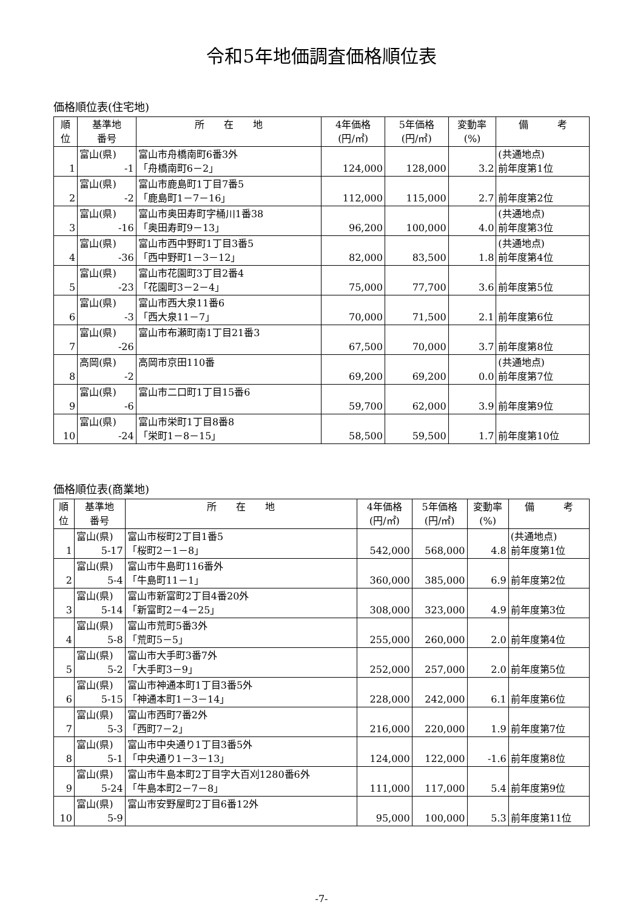令和5年地価調査価格順位表
価格順位表(住宅地)
| 順 位 | 基準地 番号 | 所 在 地 | 4年価格 (円/㎡) | 5年価格 (円/㎡) | 変動率 (%) | 備 考 |
| --- | --- | --- | --- | --- | --- | --- |
| 1 | 富山(県) -1 | 富山市舟橋南町6番3外 「舟橋南町6－2」 | 124,000 | 128,000 | 3.2 | (共通地点) 前年度第1位 |
| 2 | 富山(県) -2 | 富山市鹿島町1丁目7番5 「鹿島町1－7－16」 | 112,000 | 115,000 | 2.7 | 前年度第2位 |
| 3 | 富山(県) -16 | 富山市奥田寿町字桶川1番38 「奥田寿町9－13」 | 96,200 | 100,000 | 4.0 | (共通地点) 前年度第3位 |
| 4 | 富山(県) -36 | 富山市西中野町1丁目3番5 「西中野町1－3－12」 | 82,000 | 83,500 | 1.8 | (共通地点) 前年度第4位 |
| 5 | 富山(県) -23 | 富山市花園町3丁目2番4 「花園町3－2－4」 | 75,000 | 77,700 | 3.6 | 前年度第5位 |
| 6 | 富山(県) -3 | 富山市西大泉11番6 「西大泉11－7」 | 70,000 | 71,500 | 2.1 | 前年度第6位 |
| 7 | 富山(県) -26 | 富山市布瀬町南1丁目21番3 | 67,500 | 70,000 | 3.7 | 前年度第8位 |
| 8 | 高岡(県) -2 | 高岡市京田110番 | 69,200 | 69,200 | 0.0 | (共通地点) 前年度第7位 |
| 9 | 富山(県) -6 | 富山市二口町1丁目15番6 | 59,700 | 62,000 | 3.9 | 前年度第9位 |
| 10 | 富山(県) -24 | 富山市栄町1丁目8番8 「栄町1－8－15」 | 58,500 | 59,500 | 1.7 | 前年度第10位 |
価格順位表(商業地)
| 順 位 | 基準地 番号 | 所 在 地 | 4年価格 (円/㎡) | 5年価格 (円/㎡) | 変動率 (%) | 備 考 |
| --- | --- | --- | --- | --- | --- | --- |
| 1 | 富山(県) 5-17 | 富山市桜町2丁目1番5 「桜町2－1－8」 | 542,000 | 568,000 | 4.8 | (共通地点) 前年度第1位 |
| 2 | 富山(県) 5-4 | 富山市牛島町116番外 「牛島町11－1」 | 360,000 | 385,000 | 6.9 | 前年度第2位 |
| 3 | 富山(県) 5-14 | 富山市新富町2丁目4番20外 「新富町2－4－25」 | 308,000 | 323,000 | 4.9 | 前年度第3位 |
| 4 | 富山(県) 5-8 | 富山市荒町5番3外 「荒町5－5」 | 255,000 | 260,000 | 2.0 | 前年度第4位 |
| 5 | 富山(県) 5-2 | 富山市大手町3番7外 「大手町3－9」 | 252,000 | 257,000 | 2.0 | 前年度第5位 |
| 6 | 富山(県) 5-15 | 富山市神通本町1丁目3番5外 「神通本町1－3－14」 | 228,000 | 242,000 | 6.1 | 前年度第6位 |
| 7 | 富山(県) 5-3 | 富山市西町7番2外 「西町7－2」 | 216,000 | 220,000 | 1.9 | 前年度第7位 |
| 8 | 富山(県) 5-1 | 富山市中央通り1丁目3番5外 「中央通り1－3－13」 | 124,000 | 122,000 | -1.6 | 前年度第8位 |
| 9 | 富山(県) 5-24 | 富山市牛島本町2丁目字大百刈1280番6外 「牛島本町2－7－8」 | 111,000 | 117,000 | 5.4 | 前年度第9位 |
| 10 | 富山(県) 5-9 | 富山市安野屋町2丁目6番12外 | 95,000 | 100,000 | 5.3 | 前年度第11位 |
-7-